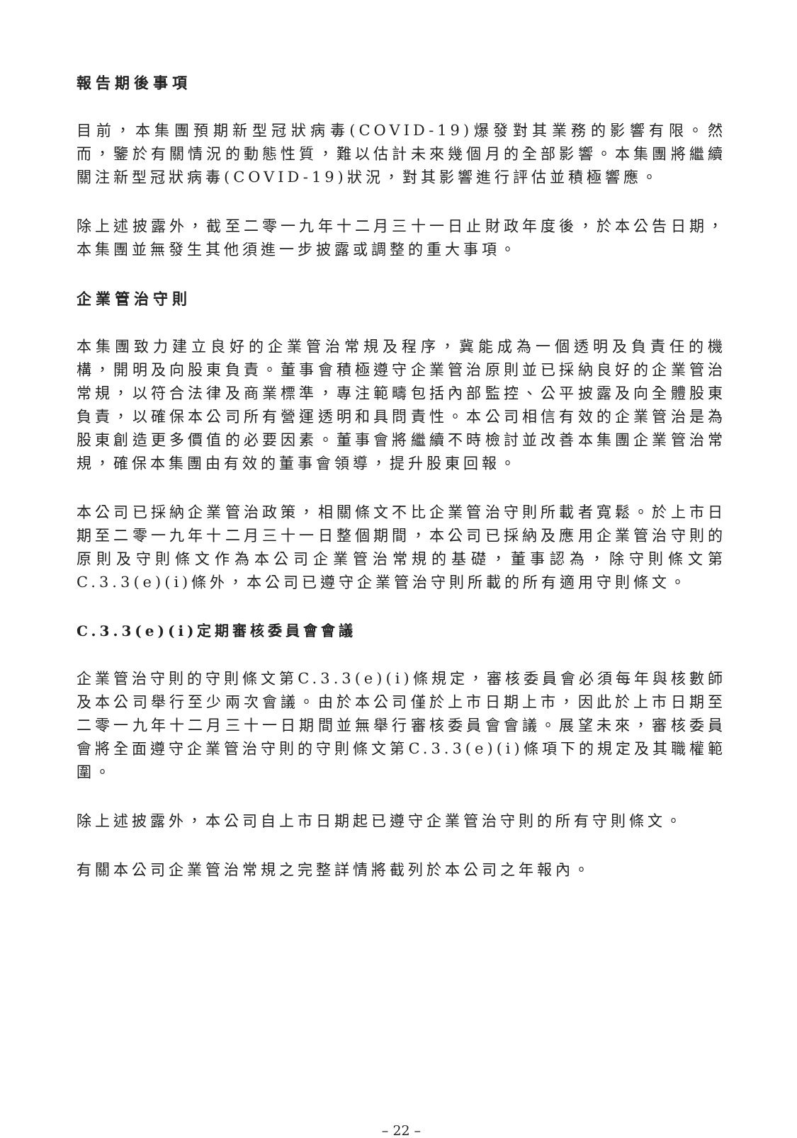報告期後事項
目前，本集團預期新型冠狀病毒(COVID-19)爆發對其業務的影響有限。然而，鑒於有關情況的動態性質，難以估計未來幾個月的全部影響。本集團將繼續關注新型冠狀病毒(COVID-19)狀況，對其影響進行評估並積極響應。
除上述披露外，截至二零一九年十二月三十一日止財政年度後，於本公告日期，本集團並無發生其他須進一步披露或調整的重大事項。
企業管治守則
本集團致力建立良好的企業管治常規及程序，冀能成為一個透明及負責任的機構，開明及向股東負責。董事會積極遵守企業管治原則並已採納良好的企業管治常規，以符合法律及商業標準，專注範疇包括內部監控、公平披露及向全體股東負責，以確保本公司所有營運透明和具問責性。本公司相信有效的企業管治是為股東創造更多價值的必要因素。董事會將繼續不時檢討並改善本集團企業管治常規，確保本集團由有效的董事會領導，提升股東回報。
本公司已採納企業管治政策，相關條文不比企業管治守則所載者寬鬆。於上市日期至二零一九年十二月三十一日整個期間，本公司已採納及應用企業管治守則的原則及守則條文作為本公司企業管治常規的基礎，董事認為，除守則條文第C.3.3(e)(i)條外，本公司已遵守企業管治守則所載的所有適用守則條文。
C.3.3(e)(i)定期審核委員會會議
企業管治守則的守則條文第C.3.3(e)(i)條規定，審核委員會必須每年與核數師及本公司舉行至少兩次會議。由於本公司僅於上市日期上市，因此於上市日期至二零一九年十二月三十一日期間並無舉行審核委員會會議。展望未來，審核委員會將全面遵守企業管治守則的守則條文第C.3.3(e)(i)條項下的規定及其職權範圍。
除上述披露外，本公司自上市日期起已遵守企業管治守則的所有守則條文。
有關本公司企業管治常規之完整詳情將截列於本公司之年報內。
– 22 –